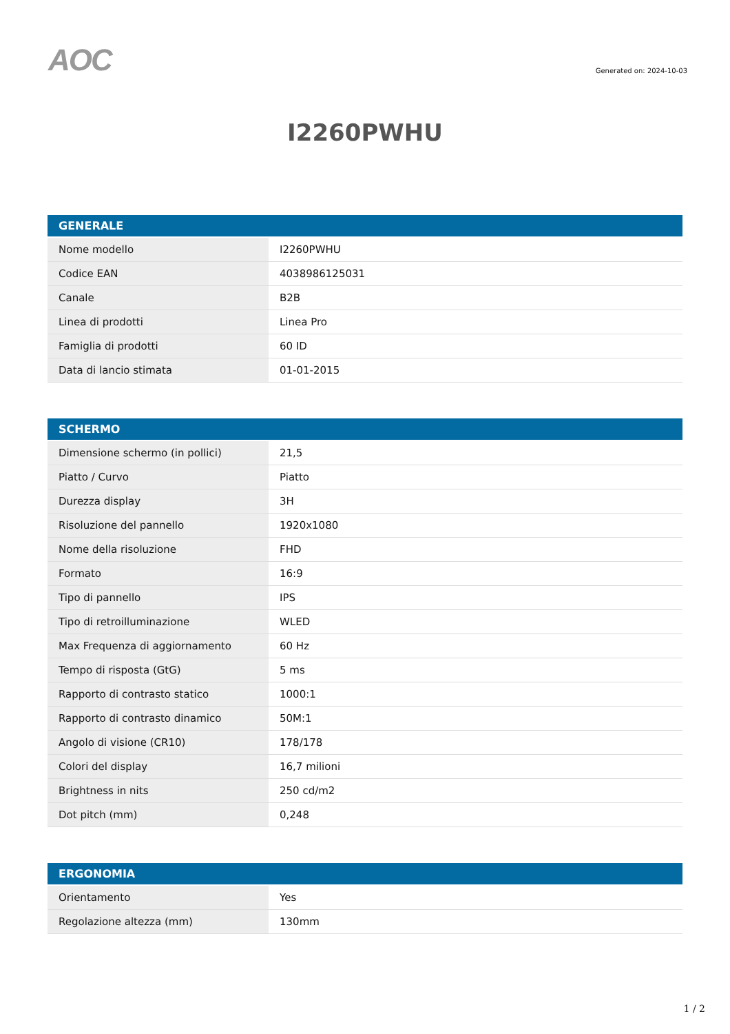AOC
Generated on: 2024-10-03
I2260PWHU
| GENERALE | |
| --- | --- |
| Nome modello | I2260PWHU |
| Codice EAN | 4038986125031 |
| Canale | B2B |
| Linea di prodotti | Linea Pro |
| Famiglia di prodotti | 60 ID |
| Data di lancio stimata | 01-01-2015 |
| SCHERMO | |
| --- | --- |
| Dimensione schermo (in pollici) | 21,5 |
| Piatto / Curvo | Piatto |
| Durezza display | 3H |
| Risoluzione del pannello | 1920x1080 |
| Nome della risoluzione | FHD |
| Formato | 16:9 |
| Tipo di pannello | IPS |
| Tipo di retroilluminazione | WLED |
| Max Frequenza di aggiornamento | 60 Hz |
| Tempo di risposta (GtG) | 5 ms |
| Rapporto di contrasto statico | 1000:1 |
| Rapporto di contrasto dinamico | 50M:1 |
| Angolo di visione (CR10) | 178/178 |
| Colori del display | 16,7 milioni |
| Brightness in nits | 250 cd/m2 |
| Dot pitch (mm) | 0,248 |
| ERGONOMIA | |
| --- | --- |
| Orientamento | Yes |
| Regolazione altezza (mm) | 130mm |
1 / 2